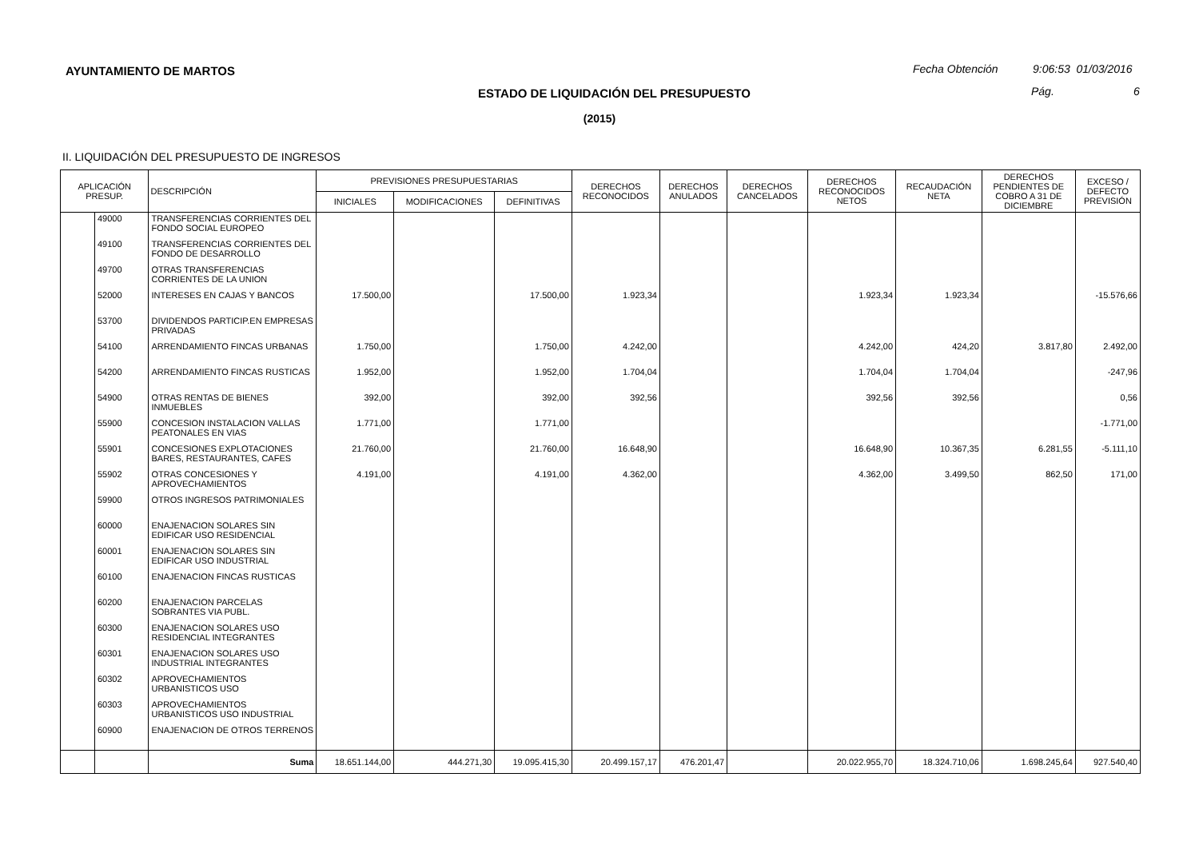AYUNTAMIENTO DE MARTOS
Fecha Obtención 9:06:53 01/03/2016
ESTADO DE LIQUIDACIÓN DEL PRESUPUESTO
Pág. 6
(2015)
II. LIQUIDACIÓN DEL PRESUPUESTO DE INGRESOS
| APLICACIÓN PRESUP. | | DESCRIPCIÓN | PREVISIONES PRESUPUESTARIAS | | | DERECHOS RECONOCIDOS | DERECHOS ANULADOS | DERECHOS CANCELADOS | DERECHOS RECONOCIDOS NETOS | RECAUDACIÓN NETA | DERECHOS PENDIENTES DE COBRO A 31 DE DICIEMBRE | EXCESO / DEFECTO PREVISIÓN |
| --- | --- | --- | --- | --- | --- | --- | --- | --- | --- | --- | --- | --- |
| | | | INICIALES | MODIFICACIONES | DEFINITIVAS | | | | | | | |
| | 49000 | TRANSFERENCIAS CORRIENTES DEL FONDO SOCIAL EUROPEO | | | | | | | | | | |
| | 49100 | TRANSFERENCIAS CORRIENTES DEL FONDO DE DESARROLLO | | | | | | | | | | |
| | 49700 | OTRAS TRANSFERENCIAS CORRIENTES DE LA UNION | | | | | | | | | | |
| | 52000 | INTERESES EN CAJAS Y BANCOS | 17.500,00 | | 17.500,00 | 1.923,34 | | | 1.923,34 | 1.923,34 | | -15.576,66 |
| | 53700 | DIVIDENDOS PARTICIP.EN EMPRESAS PRIVADAS | | | | | | | | | | |
| | 54100 | ARRENDAMIENTO FINCAS URBANAS | 1.750,00 | | 1.750,00 | 4.242,00 | | | 4.242,00 | 424,20 | 3.817,80 | 2.492,00 |
| | 54200 | ARRENDAMIENTO FINCAS RUSTICAS | 1.952,00 | | 1.952,00 | 1.704,04 | | | 1.704,04 | 1.704,04 | | -247,96 |
| | 54900 | OTRAS RENTAS DE BIENES INMUEBLES | 392,00 | | 392,00 | 392,56 | | | 392,56 | 392,56 | | 0,56 |
| | 55900 | CONCESION INSTALACION VALLAS PEATONALES EN VIAS | 1.771,00 | | 1.771,00 | | | | | | | -1.771,00 |
| | 55901 | CONCESIONES EXPLOTACIONES BARES, RESTAURANTES, CAFES | 21.760,00 | | 21.760,00 | 16.648,90 | | | 16.648,90 | 10.367,35 | 6.281,55 | -5.111,10 |
| | 55902 | OTRAS CONCESIONES Y APROVECHAMIENTOS | 4.191,00 | | 4.191,00 | 4.362,00 | | | 4.362,00 | 3.499,50 | 862,50 | 171,00 |
| | 59900 | OTROS INGRESOS PATRIMONIALES | | | | | | | | | | |
| | 60000 | ENAJENACION SOLARES SIN EDIFICAR USO RESIDENCIAL | | | | | | | | | | |
| | 60001 | ENAJENACION SOLARES SIN EDIFICAR USO INDUSTRIAL | | | | | | | | | | |
| | 60100 | ENAJENACION FINCAS RUSTICAS | | | | | | | | | | |
| | 60200 | ENAJENACION PARCELAS SOBRANTES VIA PUBL. | | | | | | | | | | |
| | 60300 | ENAJENACION SOLARES USO RESIDENCIAL INTEGRANTES | | | | | | | | | | |
| | 60301 | ENAJENACION SOLARES USO INDUSTRIAL INTEGRANTES | | | | | | | | | | |
| | 60302 | APROVECHAMIENTOS URBANISTICOS USO | | | | | | | | | | |
| | 60303 | APROVECHAMIENTOS URBANISTICOS USO INDUSTRIAL | | | | | | | | | | |
| | 60900 | ENAJENACION DE OTROS TERRENOS | | | | | | | | | | |
| | | Suma | 18.651.144,00 | 444.271,30 | 19.095.415,30 | 20.499.157,17 | 476.201,47 | | 20.022.955,70 | 18.324.710,06 | 1.698.245,64 | 927.540,40 |